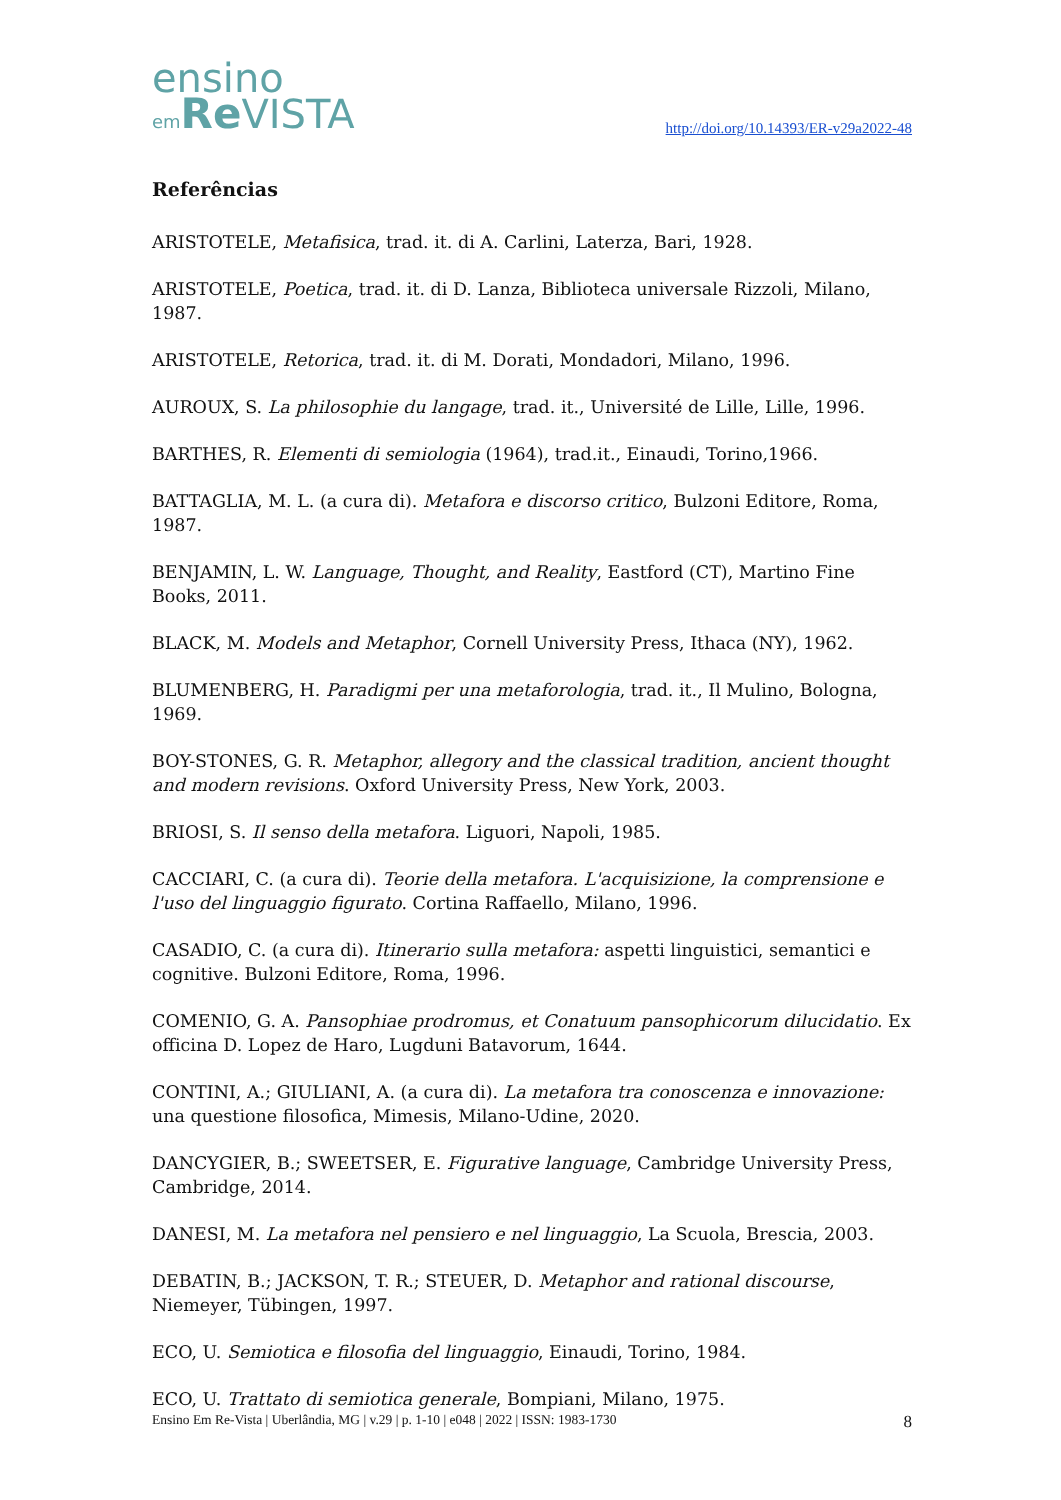ensino
em Re VISTA
http://doi.org/10.14393/ER-v29a2022-48
Referências
ARISTOTELE, Metafisica, trad. it. di A. Carlini, Laterza, Bari, 1928.
ARISTOTELE, Poetica, trad. it. di D. Lanza, Biblioteca universale Rizzoli, Milano, 1987.
ARISTOTELE, Retorica, trad. it. di M. Dorati, Mondadori, Milano, 1996.
AUROUX, S. La philosophie du langage, trad. it., Université de Lille, Lille, 1996.
BARTHES, R. Elementi di semiologia (1964), trad.it., Einaudi, Torino,1966.
BATTAGLIA, M. L. (a cura di). Metafora e discorso critico, Bulzoni Editore, Roma, 1987.
BENJAMIN, L. W. Language, Thought, and Reality, Eastford (CT), Martino Fine Books, 2011.
BLACK, M. Models and Metaphor, Cornell University Press, Ithaca (NY), 1962.
BLUMENBERG, H. Paradigmi per una metaforologia, trad. it., Il Mulino, Bologna, 1969.
BOY-STONES, G. R. Metaphor, allegory and the classical tradition, ancient thought and modern revisions. Oxford University Press, New York, 2003.
BRIOSI, S. Il senso della metafora. Liguori, Napoli, 1985.
CACCIARI, C. (a cura di). Teorie della metafora. L'acquisizione, la comprensione e l'uso del linguaggio figurato. Cortina Raffaello, Milano, 1996.
CASADIO, C. (a cura di). Itinerario sulla metafora: aspetti linguistici, semantici e cognitive. Bulzoni Editore, Roma, 1996.
COMENIO, G. A. Pansophiae prodromus, et Conatuum pansophicorum dilucidatio. Ex officina D. Lopez de Haro, Lugduni Batavorum, 1644.
CONTINI, A.; GIULIANI, A. (a cura di). La metafora tra conoscenza e innovazione: una questione filosofica, Mimesis, Milano-Udine, 2020.
DANCYGIER, B.; SWEETSER, E. Figurative language, Cambridge University Press, Cambridge, 2014.
DANESI, M. La metafora nel pensiero e nel linguaggio, La Scuola, Brescia, 2003.
DEBATIN, B.; JACKSON, T. R.; STEUER, D. Metaphor and rational discourse, Niemeyer, Tübingen, 1997.
ECO, U. Semiotica e filosofia del linguaggio, Einaudi, Torino, 1984.
ECO, U. Trattato di semiotica generale, Bompiani, Milano, 1975.
Ensino Em Re-Vista | Uberlândia, MG | v.29 | p. 1-10 | e048 | 2022 | ISSN: 1983-1730 8